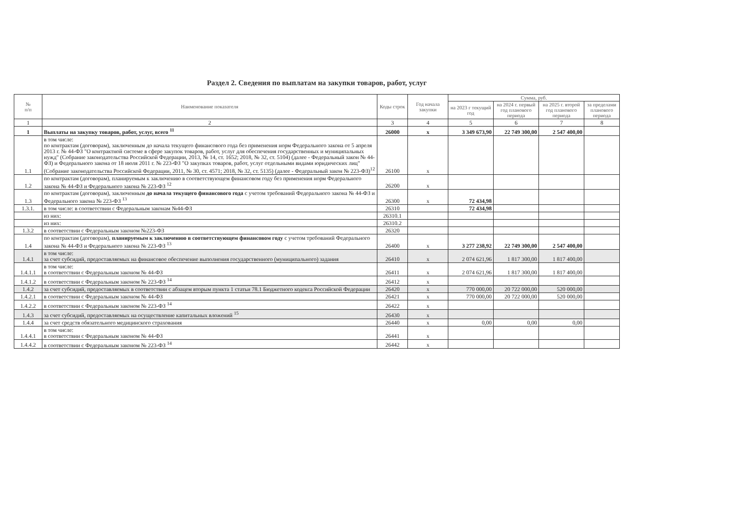Раздел 2. Сведения по выплатам на закупки товаров, работ, услуг
| № п/п | Наименование показателя | Коды строк | Год начала закупки | Сумма, руб. | | | |
| --- | --- | --- | --- | --- | --- | --- | --- |
| | | | | на 2023 г текущий год | на 2024 г. первый год планового периода | на 2025 г. второй год планового периода | за пределами планового периода |
| 1 | 2 | 3 | 4 | 5 | 6 | 7 | 8 |
| 1 | Выплаты на закупку товаров, работ, услуг, всего <sup>11</sup> | 26000 | x | 3 349 673,90 | 22 749 300,00 | 2 547 400,00 | |
| 1.1 | в том числе: по контрактам (договорам), заключенным до начала текущего финансового года без применения норм Федерального закона от 5 апреля 2013 г. № 44-ФЗ "О контрактной системе в сфере закупок товаров, работ, услуг для обеспечения государственных и муниципальных нужд" (Собрание законодательства Российской Федерации, 2013, № 14, ст. 1652; 2018, № 32, ст. 5104) (далее - Федеральный закон № 44-ФЗ) и Федерального закона от 18 июля 2011 г. № 223-ФЗ "О закупках товаров, работ, услуг отдельными видами юридических лиц" (Собрание законодательства Российской Федерации, 2011, № 30, ст. 4571; 2018, № 32, ст. 5135) (далее - Федеральный закон № 223-ФЗ)<sup>12</sup> | 26100 | x | | | | |
| 1.2 | по контрактам (договорам), планируемым к заключению в соответствующем финансовом году без применения норм Федерального закона № 44-ФЗ и Федерального закона № 223-ФЗ <sup>12</sup> | 26200 | x | | | | |
| 1.3 | по контрактам (договорам), заключенным до начала текущего финансового года с учетом требований Федерального закона № 44-ФЗ и Федерального закона № 223-ФЗ <sup>13</sup> | 26300 | x | 72 434,98 | | | |
| 1.3.1. | в том числе: в соответствии с Федеральным законам №44-ФЗ | 26310 | | 72 434,98 | | | |
| | из них: | 26310.1 | | | | | |
| | из них: | 26310.2 | | | | | |
| 1.3.2 | в соответствии с Федеральным законом №223-ФЗ | 26320 | | | | | |
| 1.4 | по контрактам (договорам), планируемым к заключению в соответствующем финансовом году с учетом требований Федерального закона № 44-ФЗ и Федерального закона № 223-ФЗ <sup>13</sup> | 26400 | x | 3 277 238,92 | 22 749 300,00 | 2 547 400,00 | |
| 1.4.1 | в том числе: за счет субсидий, предоставляемых на финансовое обеспечение выполнения государственного (муниципального) задания | 26410 | x | 2 074 621,96 | 1 817 300,00 | 1 817 400,00 | |
| 1.4.1.1 | в том числе: в соответствии с Федеральным законом № 44-ФЗ | 26411 | x | 2 074 621,96 | 1 817 300,00 | 1 817 400,00 | |
| 1.4.1.2 | в соответствии с Федеральным законом № 223-ФЗ <sup>14</sup> | 26412 | x | | | | |
| 1.4.2 | за счет субсидий, предоставляемых в соответствии с абзацем вторым пункта 1 статьи 78.1 Бюджетного кодекса Российской Федерации | 26420 | x | 770 000,00 | 20 722 000,00 | 520 000,00 | |
| 1.4.2.1 | в соответствии с Федеральным законом № 44-ФЗ | 26421 | x | 770 000,00 | 20 722 000,00 | 520 000,00 | |
| 1.4.2.2 | в соответствии с Федеральным законом № 223-ФЗ <sup>14</sup> | 26422 | x | | | | |
| 1.4.3 | за счет субсидий, предоставляемых на осуществление капитальных вложений <sup>15</sup> | 26430 | x | | | | |
| 1.4.4 | за счет средств обязательного медицинского страхования | 26440 | x | 0,00 | 0,00 | 0,00 | |
| 1.4.4.1 | в том числе: в соответствии с Федеральным законом № 44-ФЗ | 26441 | x | | | | |
| 1.4.4.2 | в соответствии с Федеральным законом № 223-ФЗ <sup>14</sup> | 26442 | x | | | | |